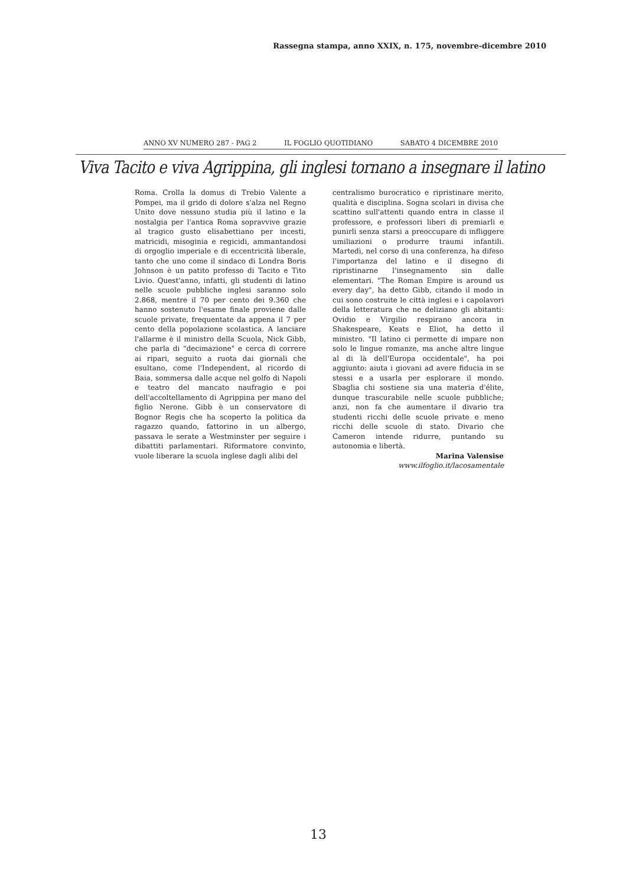Rassegna stampa, anno XXIX, n. 175, novembre-dicembre 2010
ANNO XV NUMERO 287 - PAG 2 IL FOGLIO QUOTIDIANO SABATO 4 DICEMBRE 2010
Viva Tacito e viva Agrippina, gli inglesi tornano a insegnare il latino
Roma. Crolla la domus di Trebio Valente a Pompei, ma il grido di dolore s'alza nel Regno Unito dove nessuno studia più il latino e la nostalgia per l'antica Roma sopravvive grazie al tragico gusto elisabettiano per incesti, matricidi, misoginia e regicidi, ammantandosi di orgoglio imperiale e di eccentricità liberale, tanto che uno come il sindaco di Londra Boris Johnson è un patito professo di Tacito e Tito Livio. Quest'anno, infatti, gli studenti di latino nelle scuole pubbliche inglesi saranno solo 2.868, mentre il 70 per cento dei 9.360 che hanno sostenuto l'esame finale proviene dalle scuole private, frequentate da appena il 7 per cento della popolazione scolastica. A lanciare l'allarme è il ministro della Scuola, Nick Gibb, che parla di "decimazione" e cerca di correre ai ripari, seguito a ruota dai giornali che esultano, come l'Independent, al ricordo di Baia, sommersa dalle acque nel golfo di Napoli e teatro del mancato naufragio e poi dell'accoltellamento di Agrippina per mano del figlio Nerone. Gibb è un conservatore di Bognor Regis che ha scoperto la politica da ragazzo quando, fattorino in un albergo, passava le serate a Westminster per seguire i dibattiti parlamentari. Riformatore convinto, vuole liberare la scuola inglese dagli alibi del
centralismo burocratico e ripristinare merito, qualità e disciplina. Sogna scolari in divisa che scattino sull'attenti quando entra in classe il professore, e professori liberi di premiarli e punirli senza starsi a preoccupare di infliggere umiliazioni o produrre traumi infantili. Martedì, nel corso di una conferenza, ha difeso l'importanza del latino e il disegno di ripristinarne l'insegnamento sin dalle elementari. "The Roman Empire is around us every day", ha detto Gibb, citando il modo in cui sono costruite le città inglesi e i capolavori della letteratura che ne deliziano gli abitanti: Ovidio e Virgilio respirano ancora in Shakespeare, Keats e Eliot, ha detto il ministro. "Il latino ci permette di impare non solo le lingue romanze, ma anche altre lingue al di là dell'Europa occidentale", ha poi aggiunto: aiuta i giovani ad avere fiducia in se stessi e a usarla per esplorare il mondo. Sbaglia chi sostiene sia una materia d'élite, dunque trascurabile nelle scuole pubbliche; anzi, non fa che aumentare il divario tra studenti ricchi delle scuole private e meno ricchi delle scuole di stato. Divario che Cameron intende ridurre, puntando su autonomia e libertà.
Marina Valensise
www.ilfoglio.it/lacosamentale
13